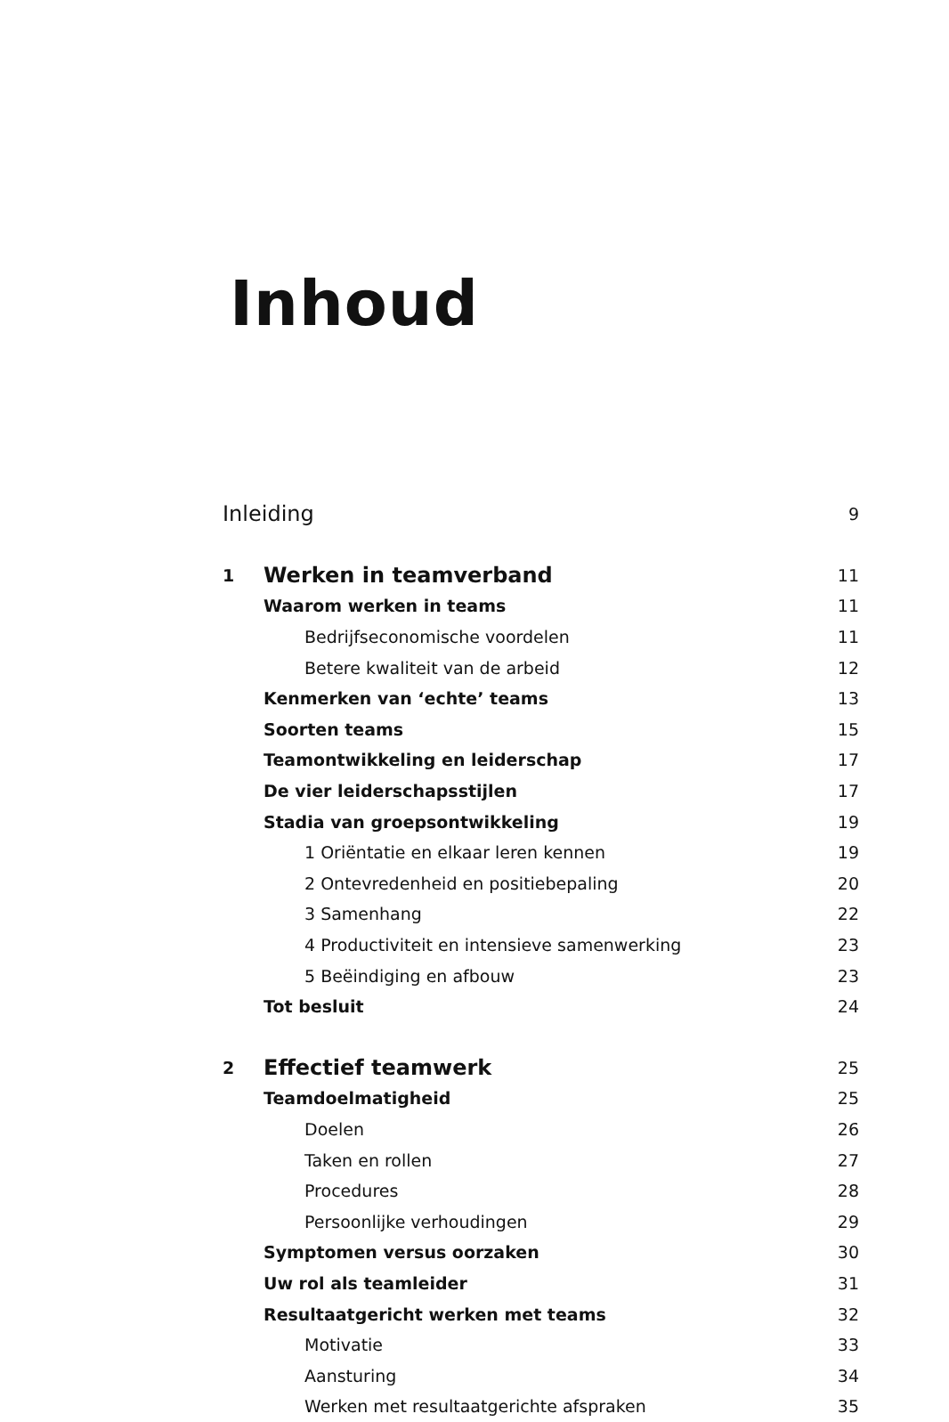Inhoud
| Inleiding | | 9 |
| 1 | Werken in teamverband | 11 |
| | Waarom werken in teams | 11 |
| | Bedrijfseconomische voordelen | 11 |
| | Betere kwaliteit van de arbeid | 12 |
| | Kenmerken van ‘echte’ teams | 13 |
| | Soorten teams | 15 |
| | Teamontwikkeling en leiderschap | 17 |
| | De vier leiderschapsstijlen | 17 |
| | Stadia van groepsontwikkeling | 19 |
| | 1 Oriëntatie en elkaar leren kennen | 19 |
| | 2 Ontevredenheid en positiebepaling | 20 |
| | 3 Samenhang | 22 |
| | 4 Productiviteit en intensieve samenwerking | 23 |
| | 5 Beëindiging en afbouw | 23 |
| | Tot besluit | 24 |
| 2 | Effectief teamwerk | 25 |
| | Teamdoelmatigheid | 25 |
| | Doelen | 26 |
| | Taken en rollen | 27 |
| | Procedures | 28 |
| | Persoonlijke verhoudingen | 29 |
| | Symptomen versus oorzaken | 30 |
| | Uw rol als teamleider | 31 |
| | Resultaatgericht werken met teams | 32 |
| | Motivatie | 33 |
| | Aansturing | 34 |
| | Werken met resultaatgerichte afspraken | 35 |